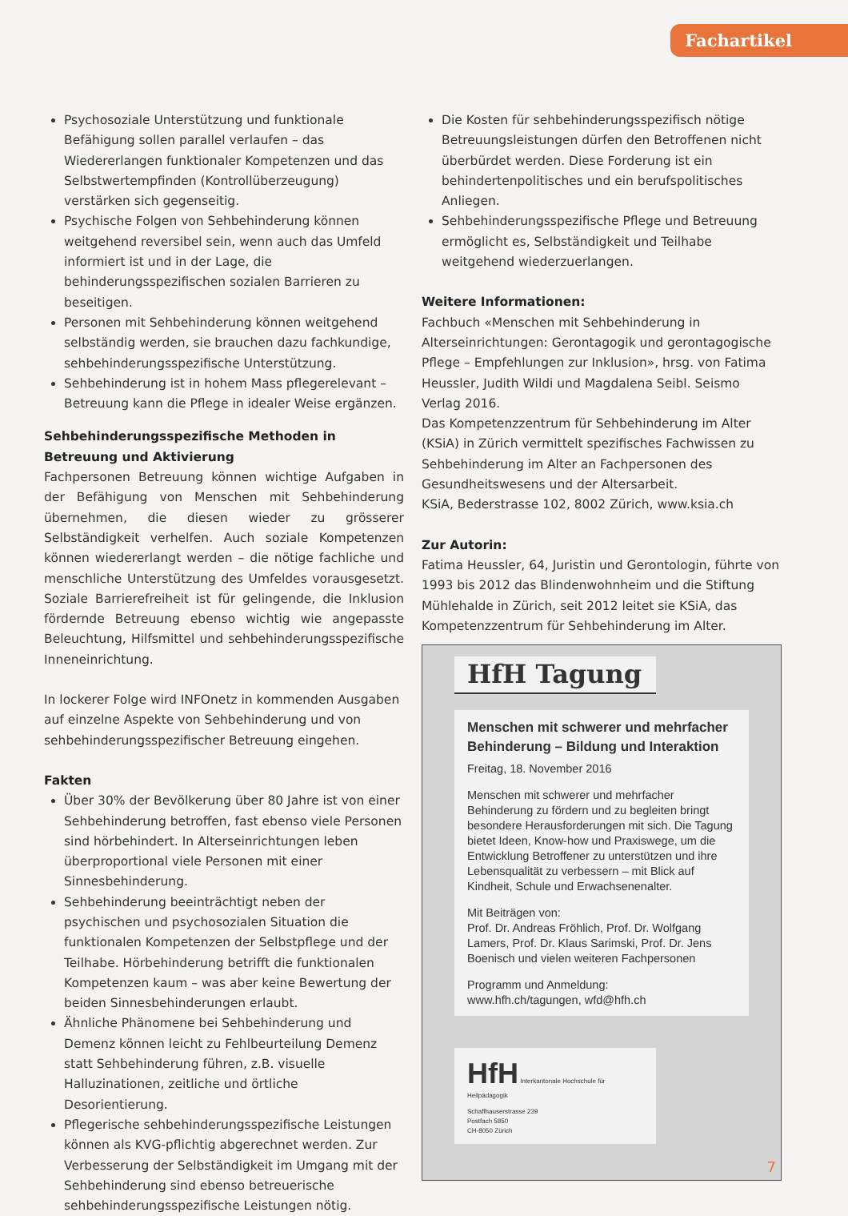Fachartikel
Psychosoziale Unterstützung und funktionale Befähigung sollen parallel verlaufen – das Wiedererlangen funktionaler Kompetenzen und das Selbstwertempfinden (Kontrollüberzeugung) verstärken sich gegenseitig.
Psychische Folgen von Sehbehinderung können weitgehend reversibel sein, wenn auch das Umfeld informiert ist und in der Lage, die behinderungsspezifischen sozialen Barrieren zu beseitigen.
Personen mit Sehbehinderung können weitgehend selbständig werden, sie brauchen dazu fachkundige, sehbehinderungsspezifische Unterstützung.
Sehbehinderung ist in hohem Mass pflegerelevant – Betreuung kann die Pflege in idealer Weise ergänzen.
Sehbehinderungsspezifische Methoden in Betreuung und Aktivierung
Fachpersonen Betreuung können wichtige Aufgaben in der Befähigung von Menschen mit Sehbehinderung übernehmen, die diesen wieder zu grösserer Selbständigkeit verhelfen. Auch soziale Kompetenzen können wiedererlangt werden – die nötige fachliche und menschliche Unterstützung des Umfeldes vorausgesetzt. Soziale Barrierefreiheit ist für gelingende, die Inklusion fördernde Betreuung ebenso wichtig wie angepasste Beleuchtung, Hilfsmittel und sehbehinderungsspezifische Inneneinrichtung.
In lockerer Folge wird INFOnetz in kommenden Ausgaben auf einzelne Aspekte von Sehbehinderung und von sehbehinderungsspezifischer Betreuung eingehen.
Fakten
Über 30% der Bevölkerung über 80 Jahre ist von einer Sehbehinderung betroffen, fast ebenso viele Personen sind hörbehindert. In Alterseinrichtungen leben überproportional viele Personen mit einer Sinnesbehinderung.
Sehbehinderung beeinträchtigt neben der psychischen und psychosozialen Situation die funktionalen Kompetenzen der Selbstpflege und der Teilhabe. Hörbehinderung betrifft die funktionalen Kompetenzen kaum – was aber keine Bewertung der beiden Sinnesbehinderungen erlaubt.
Ähnliche Phänomene bei Sehbehinderung und Demenz können leicht zu Fehlbeurteilung Demenz statt Sehbehinderung führen, z.B. visuelle Halluzinationen, zeitliche und örtliche Desorientierung.
Pflegerische sehbehinderungsspezifische Leistungen können als KVG-pflichtig abgerechnet werden. Zur Verbesserung der Selbständigkeit im Umgang mit der Sehbehinderung sind ebenso betreuerische sehbehinderungsspezifische Leistungen nötig.
Die Kosten für sehbehinderungsspezifisch nötige Betreuungsleistungen dürfen den Betroffenen nicht überbürdet werden. Diese Forderung ist ein behindertenpolitisches und ein berufspolitisches Anliegen.
Sehbehinderungsspezifische Pflege und Betreuung ermöglicht es, Selbständigkeit und Teilhabe weitgehend wiederzuerlangen.
Weitere Informationen:
Fachbuch «Menschen mit Sehbehinderung in Alterseinrichtungen: Gerontagogik und gerontagogische Pflege – Empfehlungen zur Inklusion», hrsg. von Fatima Heussler, Judith Wildi und Magdalena Seibl. Seismo Verlag 2016.
Das Kompetenzzentrum für Sehbehinderung im Alter (KSiA) in Zürich vermittelt spezifisches Fachwissen zu Sehbehinderung im Alter an Fachpersonen des Gesundheitswesens und der Altersarbeit.
KSiA, Bederstrasse 102, 8002 Zürich, www.ksia.ch
Zur Autorin:
Fatima Heussler, 64, Juristin und Gerontologin, führte von 1993 bis 2012 das Blindenwohnheim und die Stiftung Mühlehalde in Zürich, seit 2012 leitet sie KSiA, das Kompetenzzentrum für Sehbehinderung im Alter.
HfH Tagung
Menschen mit schwerer und mehrfacher Behinderung – Bildung und Interaktion
Freitag, 18. November 2016
Menschen mit schwerer und mehrfacher Behinderung zu fördern und zu begleiten bringt besondere Herausforderungen mit sich. Die Tagung bietet Ideen, Know-how und Praxiswege, um die Entwicklung Betroffener zu unterstützen und ihre Lebensqualität zu verbessern – mit Blick auf Kindheit, Schule und Erwachsenenalter.
Mit Beiträgen von:
Prof. Dr. Andreas Fröhlich, Prof. Dr. Wolfgang Lamers, Prof. Dr. Klaus Sarimski, Prof. Dr. Jens Boenisch und vielen weiteren Fachpersonen
Programm und Anmeldung:
www.hfh.ch/tagungen, wfd@hfh.ch
HfH Interkantonale Hochschule für Heilpädagogik
Schaffhauserstrasse 239
Postfach 5850
CH-8050 Zürich
7